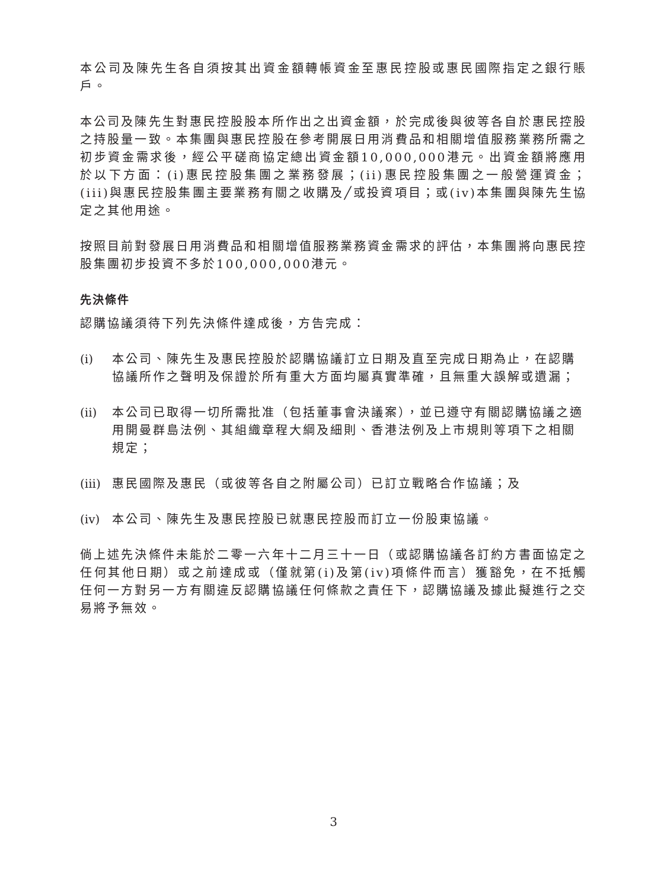本公司及陳先生各自須按其出資金額轉帳資金至惠民控股或惠民國際指定之銀行賬戶。
本公司及陳先生對惠民控股股本所作出之出資金額，於完成後與彼等各自於惠民控股之持股量一致。本集團與惠民控股在參考開展日用消費品和相關增值服務業務所需之初步資金需求後，經公平磋商協定總出資金額10,000,000港元。出資金額將應用於以下方面：(i)惠民控股集團之業務發展；(ii)惠民控股集團之一般營運資金；(iii)與惠民控股集團主要業務有關之收購及╱或投資項目；或(iv)本集團與陳先生協定之其他用途。
按照目前對發展日用消費品和相關增值服務業務資金需求的評估，本集團將向惠民控股集團初步投資不多於100,000,000港元。
先決條件
認購協議須待下列先決條件達成後，方告完成：
(i) 本公司、陳先生及惠民控股於認購協議訂立日期及直至完成日期為止，在認購協議所作之聲明及保證於所有重大方面均屬真實準確，且無重大誤解或遺漏；
(ii) 本公司已取得一切所需批准（包括董事會決議案），並已遵守有關認購協議之適用開曼群島法例、其組織章程大綱及細則、香港法例及上市規則等項下之相關規定；
(iii) 惠民國際及惠民（或彼等各自之附屬公司）已訂立戰略合作協議；及
(iv) 本公司、陳先生及惠民控股已就惠民控股而訂立一份股東協議。
倘上述先決條件未能於二零一六年十二月三十一日（或認購協議各訂約方書面協定之任何其他日期）或之前達成或（僅就第(i)及第(iv)項條件而言）獲豁免，在不抵觸任何一方對另一方有關違反認購協議任何條款之責任下，認購協議及據此擬進行之交易將予無效。
3